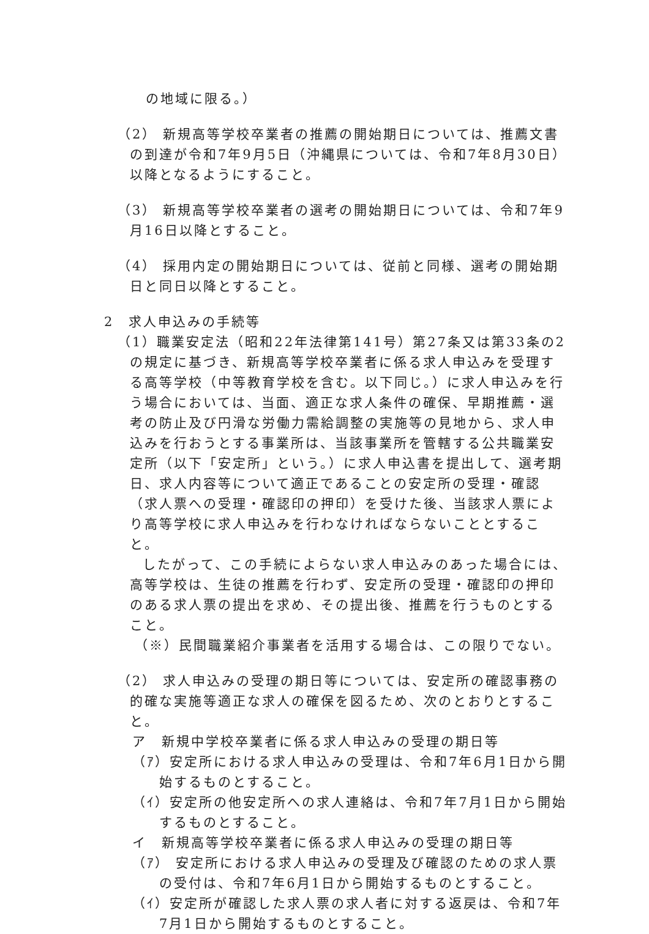の地域に限る。）
（2） 新規高等学校卒業者の推薦の開始期日については、推薦文書の到達が令和7年9月5日（沖縄県については、令和7年8月30日）以降となるようにすること。
（3） 新規高等学校卒業者の選考の開始期日については、令和7年9月16日以降とすること。
（4） 採用内定の開始期日については、従前と同様、選考の開始期日と同日以降とすること。
2　求人申込みの手続等
（1）職業安定法（昭和22年法律第141号）第27条又は第33条の2の規定に基づき、新規高等学校卒業者に係る求人申込みを受理する高等学校（中等教育学校を含む。以下同じ。）に求人申込みを行う場合においては、当面、適正な求人条件の確保、早期推薦・選考の防止及び円滑な労働力需給調整の実施等の見地から、求人申込みを行おうとする事業所は、当該事業所を管轄する公共職業安定所（以下「安定所」という。）に求人申込書を提出して、選考期日、求人内容等について適正であることの安定所の受理・確認（求人票への受理・確認印の押印）を受けた後、当該求人票により高等学校に求人申込みを行わなければならないこととすること。
したがって、この手続によらない求人申込みのあった場合には、高等学校は、生徒の推薦を行わず、安定所の受理・確認印の押印のある求人票の提出を求め、その提出後、推薦を行うものとすること。
（※）民間職業紹介事業者を活用する場合は、この限りでない。
（2） 求人申込みの受理の期日等については、安定所の確認事務の的確な実施等適正な求人の確保を図るため、次のとおりとすること。
ア　新規中学校卒業者に係る求人申込みの受理の期日等
（ｱ）安定所における求人申込みの受理は、令和7年6月1日から開始するものとすること。
（ｲ）安定所の他安定所への求人連絡は、令和7年7月1日から開始するものとすること。
イ　新規高等学校卒業者に係る求人申込みの受理の期日等
（ｱ） 安定所における求人申込みの受理及び確認のための求人票の受付は、令和7年6月1日から開始するものとすること。
（ｲ）安定所が確認した求人票の求人者に対する返戻は、令和7年7月1日から開始するものとすること。